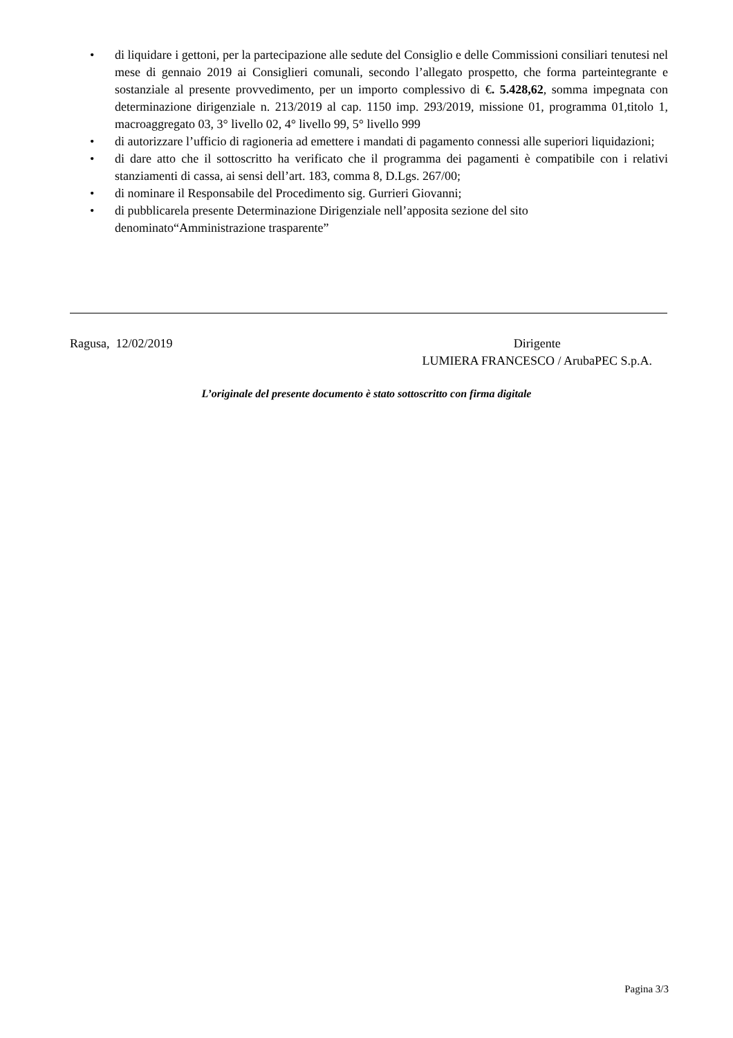• di liquidare i gettoni, per la partecipazione alle sedute del Consiglio e delle Commissioni consiliari tenutesi nel mese di gennaio 2019 ai Consiglieri comunali, secondo l’allegato prospetto, che forma parteintegrante e sostanziale al presente provvedimento, per un importo complessivo di €. 5.428,62, somma impegnata con determinazione dirigenziale n. 213/2019 al cap. 1150 imp. 293/2019, missione 01, programma 01,titolo 1, macroaggregato 03, 3° livello 02, 4° livello 99, 5° livello 999
• di autorizzare l’ufficio di ragioneria ad emettere i mandati di pagamento connessi alle superiori liquidazioni;
• di dare atto che il sottoscritto ha verificato che il programma dei pagamenti è compatibile con i relativi stanziamenti di cassa, ai sensi dell’art. 183, comma 8, D.Lgs. 267/00;
• di nominare il Responsabile del Procedimento sig. Gurrieri Giovanni;
• di pubblicarela presente Determinazione Dirigenziale nell’apposita sezione del sito denominato“Amministrazione trasparente”
Ragusa, 12/02/2019 Dirigente
LUMIERA FRANCESCO / ArubaPEC S.p.A.
L’originale del presente documento è stato sottoscritto con firma digitale
Pagina 3/3